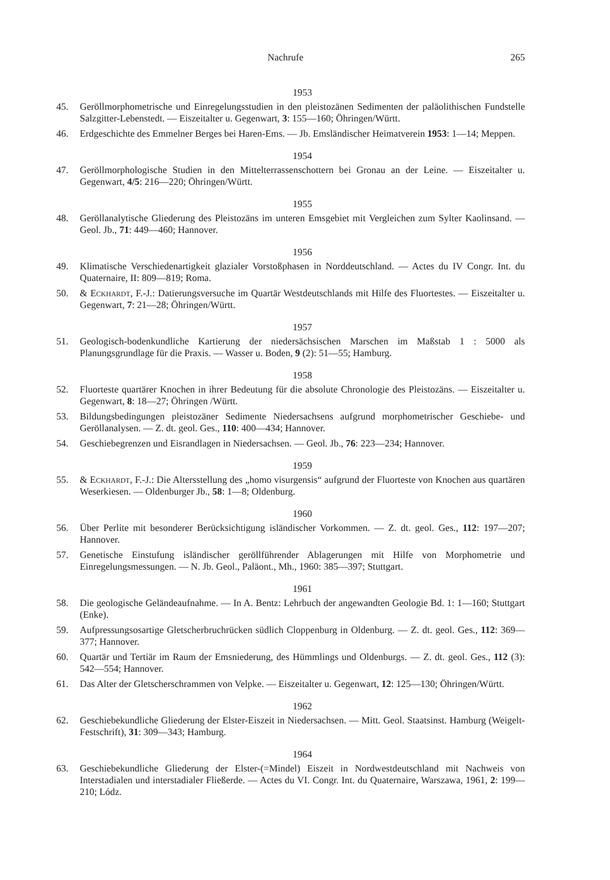Nachrufe 265
1953
45. Geröllmorphometrische und Einregelungsstudien in den pleistozänen Sedimenten der paläolithischen Fundstelle Salzgitter-Lebenstedt. — Eiszeitalter u. Gegenwart, 3: 155—160; Öhringen/Württ.
46. Erdgeschichte des Emmelner Berges bei Haren-Ems. — Jb. Emsländischer Heimatverein 1953: 1—14; Meppen.
1954
47. Geröllmorphologische Studien in den Mittelterrassenschottern bei Gronau an der Leine. — Eiszeitalter u. Gegenwart, 4/5: 216—220; Öhringen/Württ.
1955
48. Geröllanalytische Gliederung des Pleistozäns im unteren Emsgebiet mit Vergleichen zum Sylter Kaolinsand. — Geol. Jb., 71: 449—460; Hannover.
1956
49. Klimatische Verschiedenartigkeit glazialer Vorstoßphasen in Norddeutschland. — Actes du IV Congr. Int. du Quaternaire, II: 809—819; Roma.
50. & Eckhardt, F.-J.: Datierungsversuche im Quartär Westdeutschlands mit Hilfe des Fluortestes. — Eiszeitalter u. Gegenwart, 7: 21—28; Öhringen/Württ.
1957
51. Geologisch-bodenkundliche Kartierung der niedersächsischen Marschen im Maßstab 1 : 5000 als Planungsgrundlage für die Praxis. — Wasser u. Boden, 9 (2): 51—55; Hamburg.
1958
52. Fluorteste quartärer Knochen in ihrer Bedeutung für die absolute Chronologie des Pleistozäns. — Eiszeitalter u. Gegenwart, 8: 18—27; Öhringen /Württ.
53. Bildungsbedingungen pleistozäner Sedimente Niedersachsens aufgrund morphometrischer Geschiebe- und Geröllanalysen. — Z. dt. geol. Ges., 110: 400—434; Hannover.
54. Geschiebegrenzen und Eisrandlagen in Niedersachsen. — Geol. Jb., 76: 223—234; Hannover.
1959
55. & Eckhardt, F.-J.: Die Altersstellung des „homo visurgensis“ aufgrund der Fluorteste von Knochen aus quartären Weserkiesen. — Oldenburger Jb., 58: 1—8; Oldenburg.
1960
56. Über Perlite mit besonderer Berücksichtigung isländischer Vorkommen. — Z. dt. geol. Ges., 112: 197—207; Hannover.
57. Genetische Einstufung isländischer geröllführender Ablagerungen mit Hilfe von Morphometrie und Einregelungsmessungen. — N. Jb. Geol., Paläont., Mh., 1960: 385—397; Stuttgart.
1961
58. Die geologische Geländeaufnahme. — In A. Bentz: Lehrbuch der angewandten Geologie Bd. 1: 1—160; Stuttgart (Enke).
59. Aufpressungsosartige Gletscherbruchrücken südlich Cloppenburg in Oldenburg. — Z. dt. geol. Ges., 112: 369—377; Hannover.
60. Quartär und Tertiär im Raum der Emsniederung, des Hümmlings und Oldenburgs. — Z. dt. geol. Ges., 112 (3): 542—554; Hannover.
61. Das Alter der Gletscherschrammen von Velpke. — Eiszeitalter u. Gegenwart, 12: 125—130; Öhringen/Württ.
1962
62. Geschiebekundliche Gliederung der Elster-Eiszeit in Niedersachsen. — Mitt. Geol. Staatsinst. Hamburg (Weigelt-Festschrift), 31: 309—343; Hamburg.
1964
63. Geschiebekundliche Gliederung der Elster-(=Mindel) Eiszeit in Nordwestdeutschland mit Nachweis von Interstadialen und interstadialer Fließerde. — Actes du VI. Congr. Int. du Quaternaire, Warszawa, 1961, 2: 199—210; Lódz.